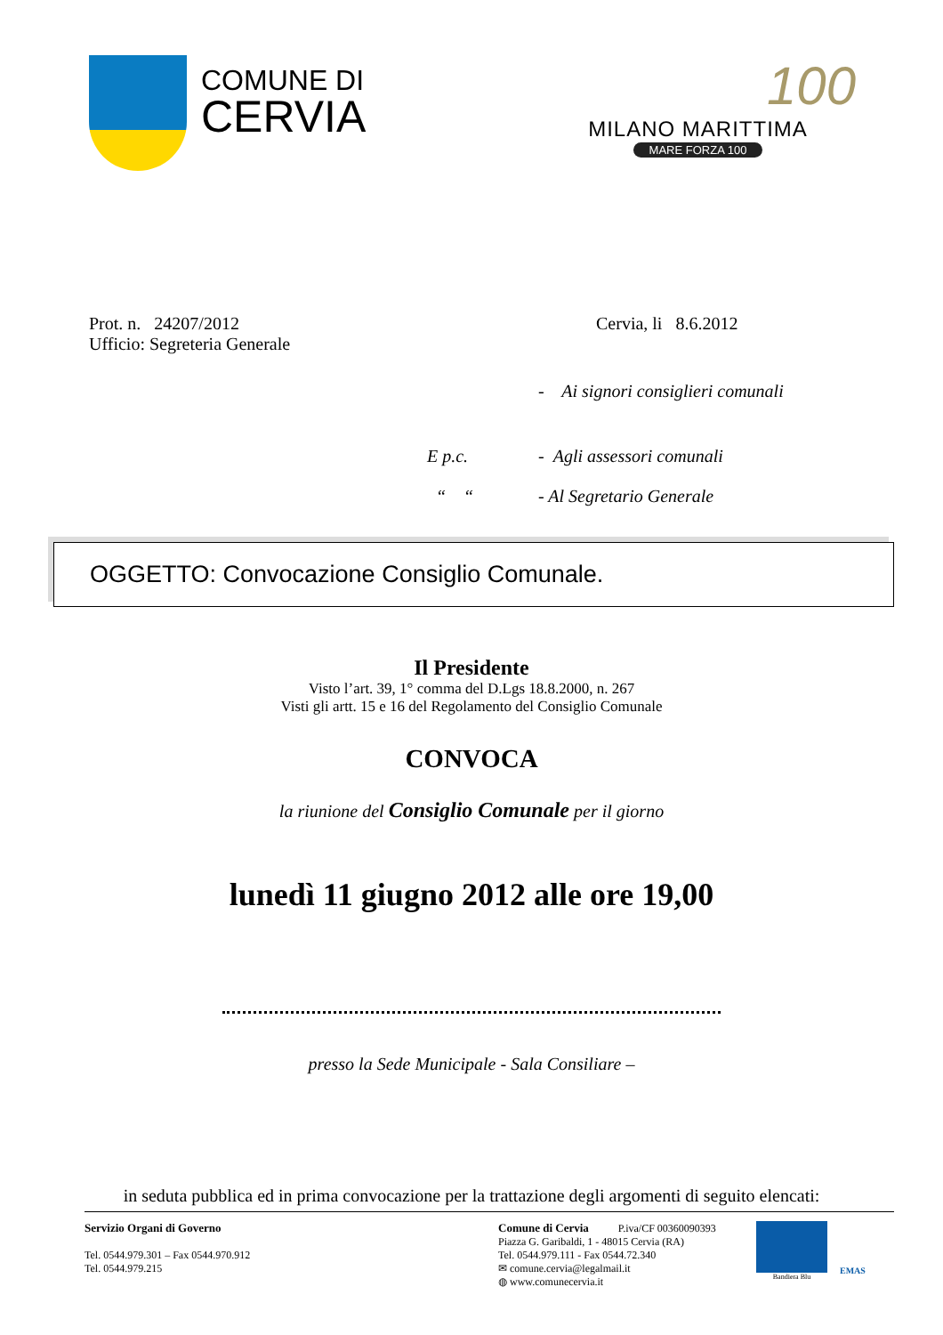COMUNE DI
CERVIA
100
MILANO MARITTIMA
MARE FORZA 100
Prot. n. 24207/2012
Ufficio: Segreteria Generale
Cervia, li 8.6.2012
- Ai signori consiglieri comunali
E p.c. - Agli assessori comunali
“ “ - Al Segretario Generale
OGGETTO: Convocazione Consiglio Comunale.
Il Presidente
Visto l’art. 39, 1° comma del D.Lgs 18.8.2000, n. 267
Visti gli artt. 15 e 16 del Regolamento del Consiglio Comunale
CONVOCA
la riunione del Consiglio Comunale per il giorno
lunedì 11 giugno 2012 alle ore 19,00
presso la Sede Municipale - Sala Consiliare –
in seduta pubblica ed in prima convocazione per la trattazione degli argomenti di seguito elencati:
Servizio Organi di Governo
Tel. 0544.979.301 – Fax 0544.970.912
Tel. 0544.979.215
Comune di Cervia P.iva/CF 00360090393
Piazza G. Garibaldi, 1 - 48015 Cervia (RA)
Tel. 0544.979.111 - Fax 0544.72.340
✉ comune.cervia@legalmail.it
◍ www.comunecervia.it
Bandiera Blu
EMAS